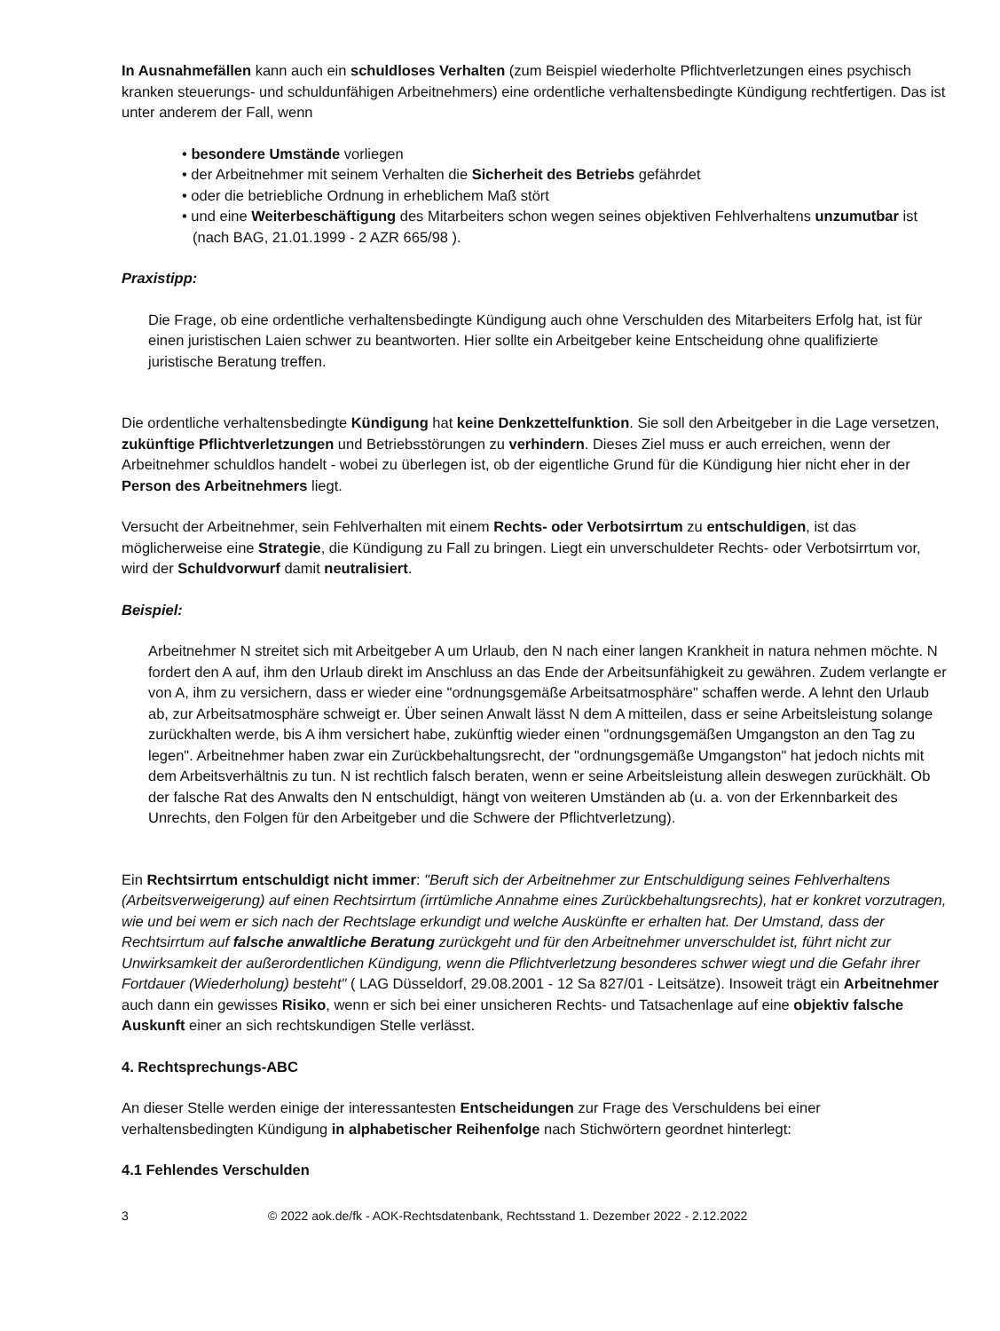In Ausnahmefällen kann auch ein schuldloses Verhalten (zum Beispiel wiederholte Pflichtverletzungen eines psychisch kranken steuerungs- und schuldunfähigen Arbeitnehmers) eine ordentliche verhaltensbedingte Kündigung rechtfertigen. Das ist unter anderem der Fall, wenn
• besondere Umstände vorliegen
• der Arbeitnehmer mit seinem Verhalten die Sicherheit des Betriebs gefährdet
• oder die betriebliche Ordnung in erheblichem Maß stört
• und eine Weiterbeschäftigung des Mitarbeiters schon wegen seines objektiven Fehlverhaltens unzumutbar ist (nach BAG, 21.01.1999 - 2 AZR 665/98 ).
Praxistipp:
Die Frage, ob eine ordentliche verhaltensbedingte Kündigung auch ohne Verschulden des Mitarbeiters Erfolg hat, ist für einen juristischen Laien schwer zu beantworten. Hier sollte ein Arbeitgeber keine Entscheidung ohne qualifizierte juristische Beratung treffen.
Die ordentliche verhaltensbedingte Kündigung hat keine Denkzettelfunktion. Sie soll den Arbeitgeber in die Lage versetzen, zukünftige Pflichtverletzungen und Betriebsstörungen zu verhindern. Dieses Ziel muss er auch erreichen, wenn der Arbeitnehmer schuldlos handelt - wobei zu überlegen ist, ob der eigentliche Grund für die Kündigung hier nicht eher in der Person des Arbeitnehmers liegt.
Versucht der Arbeitnehmer, sein Fehlverhalten mit einem Rechts- oder Verbotsirrtum zu entschuldigen, ist das möglicherweise eine Strategie, die Kündigung zu Fall zu bringen. Liegt ein unverschuldeter Rechts- oder Verbotsirrtum vor, wird der Schuldvorwurf damit neutralisiert.
Beispiel:
Arbeitnehmer N streitet sich mit Arbeitgeber A um Urlaub, den N nach einer langen Krankheit in natura nehmen möchte. N fordert den A auf, ihm den Urlaub direkt im Anschluss an das Ende der Arbeitsunfähigkeit zu gewähren. Zudem verlangte er von A, ihm zu versichern, dass er wieder eine "ordnungsgemäße Arbeitsatmosphäre" schaffen werde. A lehnt den Urlaub ab, zur Arbeitsatmosphäre schweigt er. Über seinen Anwalt lässt N dem A mitteilen, dass er seine Arbeitsleistung solange zurückhalten werde, bis A ihm versichert habe, zukünftig wieder einen "ordnungsgemäßen Umgangston an den Tag zu legen". Arbeitnehmer haben zwar ein Zurückbehaltungsrecht, der "ordnungsgemäße Umgangston" hat jedoch nichts mit dem Arbeitsverhältnis zu tun. N ist rechtlich falsch beraten, wenn er seine Arbeitsleistung allein deswegen zurückhält. Ob der falsche Rat des Anwalts den N entschuldigt, hängt von weiteren Umständen ab (u. a. von der Erkennbarkeit des Unrechts, den Folgen für den Arbeitgeber und die Schwere der Pflichtverletzung).
Ein Rechtsirrtum entschuldigt nicht immer: "Beruft sich der Arbeitnehmer zur Entschuldigung seines Fehlverhaltens (Arbeitsverweigerung) auf einen Rechtsirrtum (irrtümliche Annahme eines Zurückbehaltungsrechts), hat er konkret vorzutragen, wie und bei wem er sich nach der Rechtslage erkundigt und welche Auskünfte er erhalten hat. Der Umstand, dass der Rechtsirrtum auf falsche anwaltliche Beratung zurückgeht und für den Arbeitnehmer unverschuldet ist, führt nicht zur Unwirksamkeit der außerordentlichen Kündigung, wenn die Pflichtverletzung besonderes schwer wiegt und die Gefahr ihrer Fortdauer (Wiederholung) besteht" ( LAG Düsseldorf, 29.08.2001 - 12 Sa 827/01 - Leitsätze). Insoweit trägt ein Arbeitnehmer auch dann ein gewisses Risiko, wenn er sich bei einer unsicheren Rechts- und Tatsachenlage auf eine objektiv falsche Auskunft einer an sich rechtskundigen Stelle verlässt.
4. Rechtsprechungs-ABC
An dieser Stelle werden einige der interessantesten Entscheidungen zur Frage des Verschuldens bei einer verhaltensbedingten Kündigung in alphabetischer Reihenfolge nach Stichwörtern geordnet hinterlegt:
4.1 Fehlendes Verschulden
3 © 2022 aok.de/fk - AOK-Rechtsdatenbank, Rechtsstand 1. Dezember 2022 - 2.12.2022